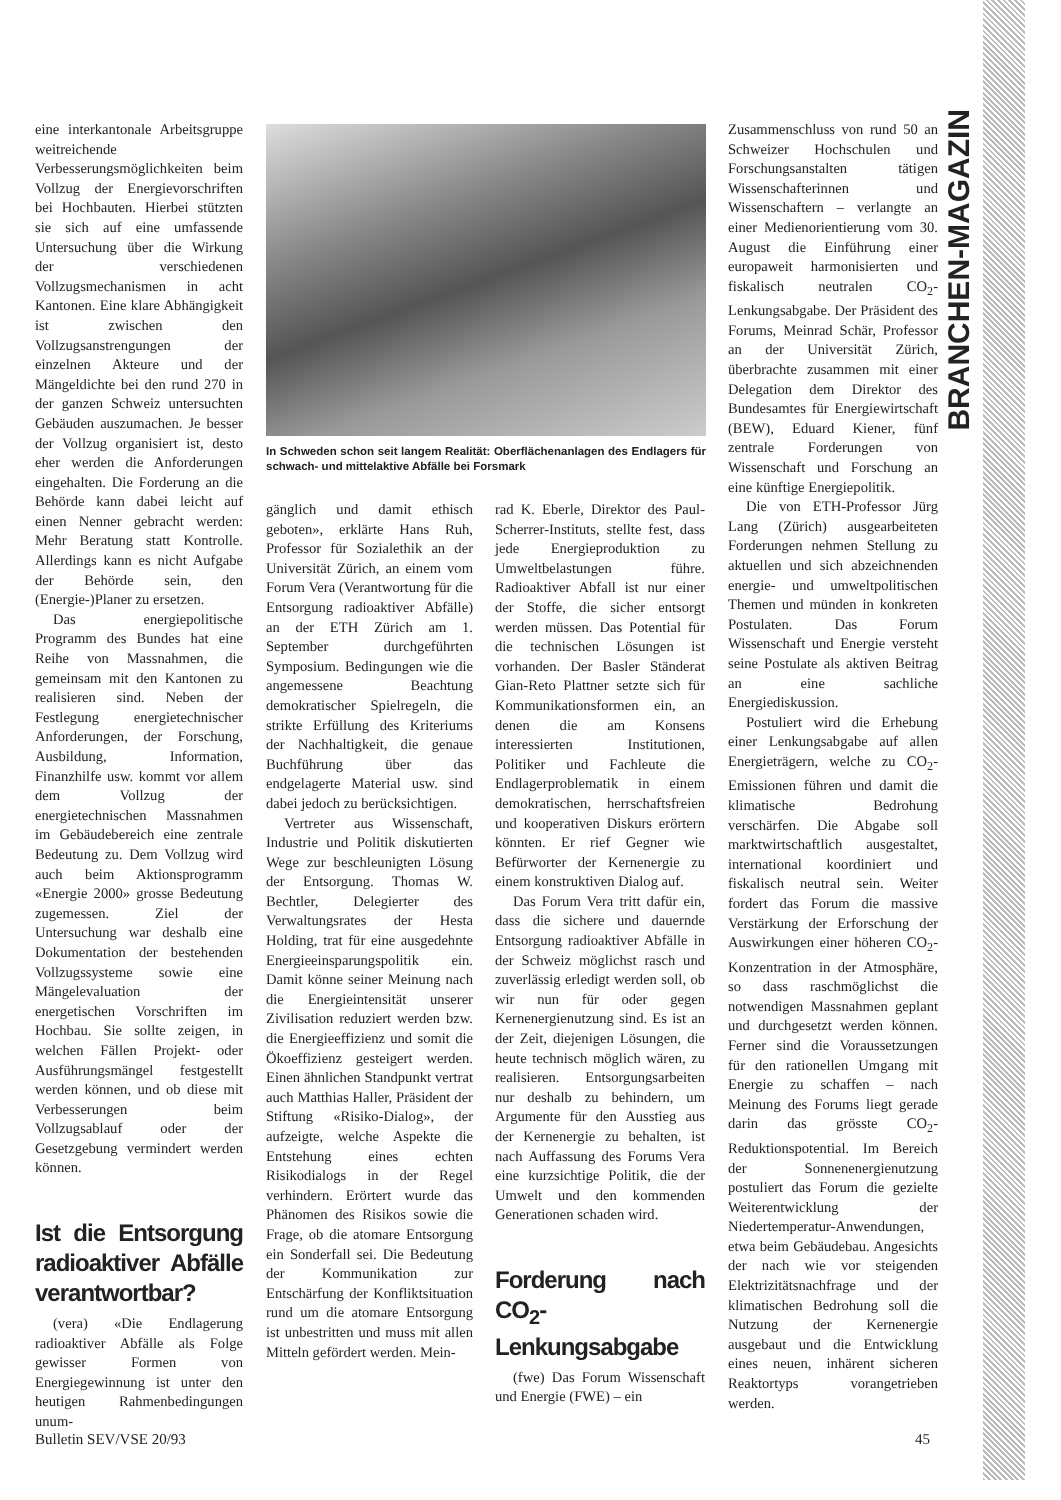BRANCHEN-MAGAZIN
eine interkantonale Arbeitsgruppe weitreichende Verbesserungsmöglichkeiten beim Vollzug der Energievorschriften bei Hochbauten. Hierbei stützten sie sich auf eine umfassende Untersuchung über die Wirkung der verschiedenen Vollzugsmechanismen in acht Kantonen. Eine klare Abhängigkeit ist zwischen den Vollzugsanstrengungen der einzelnen Akteure und der Mängeldichte bei den rund 270 in der ganzen Schweiz untersuchten Gebäuden auszumachen. Je besser der Vollzug organisiert ist, desto eher werden die Anforderungen eingehalten. Die Forderung an die Behörde kann dabei leicht auf einen Nenner gebracht werden: Mehr Beratung statt Kontrolle. Allerdings kann es nicht Aufgabe der Behörde sein, den (Energie-)Planer zu ersetzen.
Das energiepolitische Programm des Bundes hat eine Reihe von Massnahmen, die gemeinsam mit den Kantonen zu realisieren sind. Neben der Festlegung energietechnischer Anforderungen, der Forschung, Ausbildung, Information, Finanzhilfe usw. kommt vor allem dem Vollzug der energietechnischen Massnahmen im Gebäudebereich eine zentrale Bedeutung zu. Dem Vollzug wird auch beim Aktionsprogramm «Energie 2000» grosse Bedeutung zugemessen. Ziel der Untersuchung war deshalb eine Dokumentation der bestehenden Vollzugssysteme sowie eine Mängelevaluation der energetischen Vorschriften im Hochbau. Sie sollte zeigen, in welchen Fällen Projekt- oder Ausführungsmängel festgestellt werden können, und ob diese mit Verbesserungen beim Vollzugsablauf oder der Gesetzgebung vermindert werden können.
Ist die Entsorgung radioaktiver Abfälle verantwortbar?
(vera) «Die Endlagerung radioaktiver Abfälle als Folge gewisser Formen von Energiegewinnung ist unter den heutigen Rahmenbedingungen unum-
In Schweden schon seit langem Realität: Oberflächenanlagen des Endlagers für schwach- und mittelaktive Abfälle bei Forsmark
gänglich und damit ethisch geboten», erklärte Hans Ruh, Professor für Sozialethik an der Universität Zürich, an einem vom Forum Vera (Verantwortung für die Entsorgung radioaktiver Abfälle) an der ETH Zürich am 1. September durchgeführten Symposium. Bedingungen wie die angemessene Beachtung demokratischer Spielregeln, die strikte Erfüllung des Kriteriums der Nachhaltigkeit, die genaue Buchführung über das endgelagerte Material usw. sind dabei jedoch zu berücksichtigen.
Vertreter aus Wissenschaft, Industrie und Politik diskutierten Wege zur beschleunigten Lösung der Entsorgung. Thomas W. Bechtler, Delegierter des Verwaltungsrates der Hesta Holding, trat für eine ausgedehnte Energieeinsparungspolitik ein. Damit könne seiner Meinung nach die Energieintensität unserer Zivilisation reduziert werden bzw. die Energieeffizienz und somit die Ökoeffizienz gesteigert werden. Einen ähnlichen Standpunkt vertrat auch Matthias Haller, Präsident der Stiftung «Risiko-Dialog», der aufzeigte, welche Aspekte die Entstehung eines echten Risikodialogs in der Regel verhindern. Erörtert wurde das Phänomen des Risikos sowie die Frage, ob die atomare Entsorgung ein Sonderfall sei. Die Bedeutung der Kommunikation zur Entschärfung der Konfliktsituation rund um die atomare Entsorgung ist unbestritten und muss mit allen Mitteln gefördert werden. Mein-
rad K. Eberle, Direktor des Paul-Scherrer-Instituts, stellte fest, dass jede Energieproduktion zu Umweltbelastungen führe. Radioaktiver Abfall ist nur einer der Stoffe, die sicher entsorgt werden müssen. Das Potential für die technischen Lösungen ist vorhanden. Der Basler Ständerat Gian-Reto Plattner setzte sich für Kommunikationsformen ein, an denen die am Konsens interessierten Institutionen, Politiker und Fachleute die Endlagerproblematik in einem demokratischen, herrschaftsfreien und kooperativen Diskurs erörtern könnten. Er rief Gegner wie Befürworter der Kernenergie zu einem konstruktiven Dialog auf.
Das Forum Vera tritt dafür ein, dass die sichere und dauernde Entsorgung radioaktiver Abfälle in der Schweiz möglichst rasch und zuverlässig erledigt werden soll, ob wir nun für oder gegen Kernenergienutzung sind. Es ist an der Zeit, diejenigen Lösungen, die heute technisch möglich wären, zu realisieren. Entsorgungsarbeiten nur deshalb zu behindern, um Argumente für den Ausstieg aus der Kernenergie zu behalten, ist nach Auffassung des Forums Vera eine kurzsichtige Politik, die der Umwelt und den kommenden Generationen schaden wird.
Forderung nach CO<sub>2</sub>-Lenkungsabgabe
(fwe) Das Forum Wissenschaft und Energie (FWE) – ein
Zusammenschluss von rund 50 an Schweizer Hochschulen und Forschungsanstalten tätigen Wissenschafterinnen und Wissenschaftern – verlangte an einer Medienorientierung vom 30. August die Einführung einer europaweit harmonisierten und fiskalisch neutralen CO<sub>2</sub>-Lenkungsabgabe. Der Präsident des Forums, Meinrad Schär, Professor an der Universität Zürich, überbrachte zusammen mit einer Delegation dem Direktor des Bundesamtes für Energiewirtschaft (BEW), Eduard Kiener, fünf zentrale Forderungen von Wissenschaft und Forschung an eine künftige Energiepolitik.
Die von ETH-Professor Jürg Lang (Zürich) ausgearbeiteten Forderungen nehmen Stellung zu aktuellen und sich abzeichnenden energie- und umweltpolitischen Themen und münden in konkreten Postulaten. Das Forum Wissenschaft und Energie versteht seine Postulate als aktiven Beitrag an eine sachliche Energiediskussion.
Postuliert wird die Erhebung einer Lenkungsabgabe auf allen Energieträgern, welche zu CO<sub>2</sub>-Emissionen führen und damit die klimatische Bedrohung verschärfen. Die Abgabe soll marktwirtschaftlich ausgestaltet, international koordiniert und fiskalisch neutral sein. Weiter fordert das Forum die massive Verstärkung der Erforschung der Auswirkungen einer höheren CO<sub>2</sub>-Konzentration in der Atmosphäre, so dass raschmöglichst die notwendigen Massnahmen geplant und durchgesetzt werden können. Ferner sind die Voraussetzungen für den rationellen Umgang mit Energie zu schaffen – nach Meinung des Forums liegt gerade darin das grösste CO<sub>2</sub>-Reduktionspotential. Im Bereich der Sonnenenergienutzung postuliert das Forum die gezielte Weiterentwicklung der Niedertemperatur-Anwendungen, etwa beim Gebäudebau. Angesichts der nach wie vor steigenden Elektrizitätsnachfrage und der klimatischen Bedrohung soll die Nutzung der Kernenergie ausgebaut und die Entwicklung eines neuen, inhärent sicheren Reaktortyps vorangetrieben werden.
Bulletin SEV/VSE 20/93 45